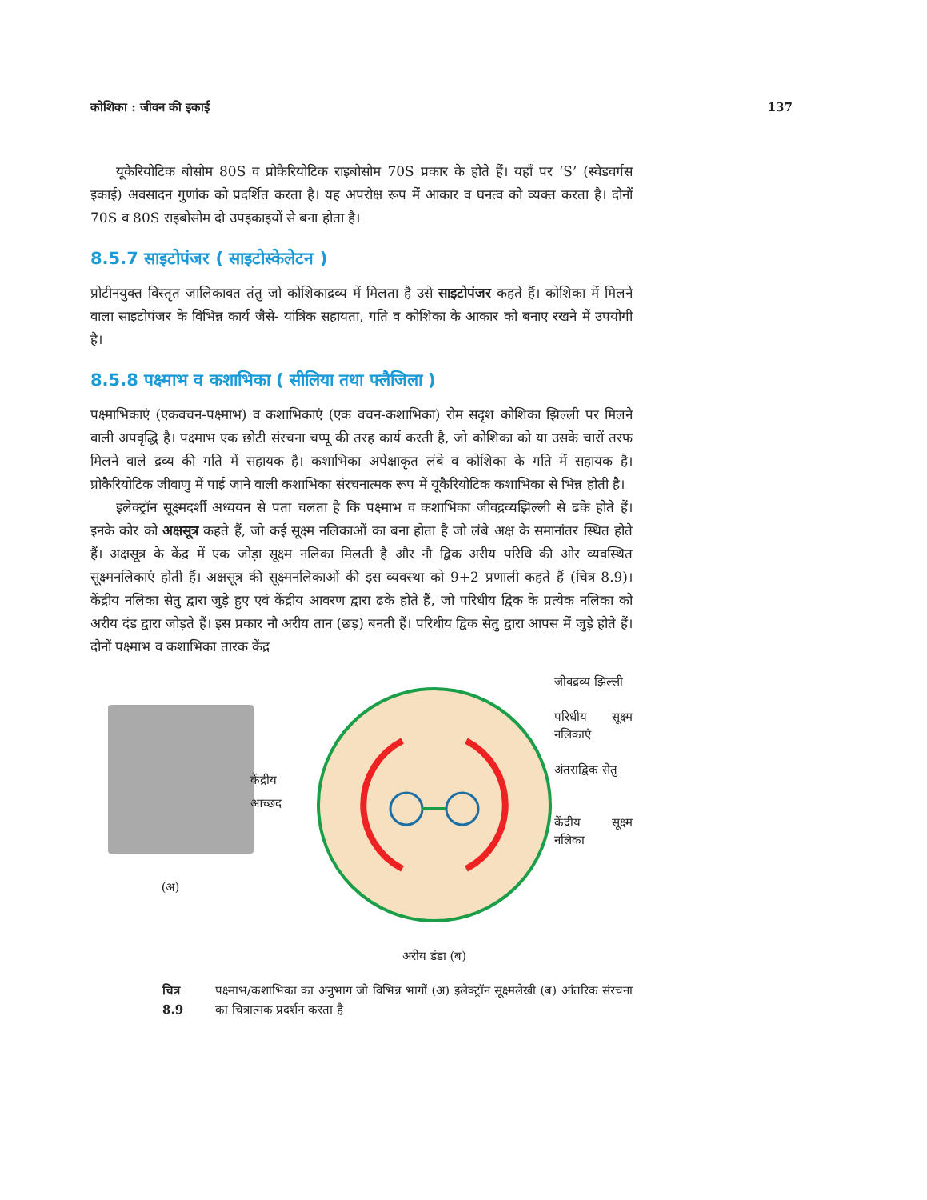कोशिका : जीवन की इकाई 137
यूकैरियोटिक बोसोम 80S व प्रोकैरियोटिक राइबोसोम 70S प्रकार के होते हैं। यहाँ पर ‘S’ (स्वेडवर्गस इकाई) अवसादन गुणांक को प्रदर्शित करता है। यह अपरोक्ष रूप में आकार व घनत्व को व्यक्त करता है। दोनों 70S व 80S राइबोसोम दो उपइकाइयों से बना होता है।
8.5.7 साइटोपंजर ( साइटोस्केलेटन )
प्रोटीनयुक्त विस्तृत जालिकावत तंतु जो कोशिकाद्रव्य में मिलता है उसे साइटोपंजर कहते हैं। कोशिका में मिलने वाला साइटोपंजर के विभिन्न कार्य जैसे- यांत्रिक सहायता, गति व कोशिका के आकार को बनाए रखने में उपयोगी है।
8.5.8 पक्ष्माभ व कशाभिका ( सीलिया तथा फ्लैजिला )
पक्ष्माभिकाएं (एकवचन-पक्ष्माभ) व कशाभिकाएं (एक वचन-कशाभिका) रोम सदृश कोशिका झिल्ली पर मिलने वाली अपवृद्धि है। पक्ष्माभ एक छोटी संरचना चप्पू की तरह कार्य करती है, जो कोशिका को या उसके चारों तरफ मिलने वाले द्रव्य की गति में सहायक है। कशाभिका अपेक्षाकृत लंबे व कोशिका के गति में सहायक है। प्रोकैरियोटिक जीवाणु में पाई जाने वाली कशाभिका संरचनात्मक रूप में यूकैरियोटिक कशाभिका से भिन्न होती है।
इलेक्ट्रॉन सूक्ष्मदर्शी अध्ययन से पता चलता है कि पक्ष्माभ व कशाभिका जीवद्रव्यझिल्ली से ढके होते हैं। इनके कोर को अक्षसूत्र कहते हैं, जो कई सूक्ष्म नलिकाओं का बना होता है जो लंबे अक्ष के समानांतर स्थित होते हैं। अक्षसूत्र के केंद्र में एक जोड़ा सूक्ष्म नलिका मिलती है और नौ द्विक अरीय परिधि की ओर व्यवस्थित सूक्ष्मनलिकाएं होती हैं। अक्षसूत्र की सूक्ष्मनलिकाओं की इस व्यवस्था को 9+2 प्रणाली कहते हैं (चित्र 8.9)। केंद्रीय नलिका सेतु द्वारा जुड़े हुए एवं केंद्रीय आवरण द्वारा ढके होते हैं, जो परिधीय द्विक के प्रत्येक नलिका को अरीय दंड द्वारा जोड़ते हैं। इस प्रकार नौ अरीय तान (छड़) बनती हैं। परिधीय द्विक सेतु द्वारा आपस में जुड़े होते हैं। दोनों पक्ष्माभ व कशाभिका तारक केंद्र
(अ)
केंद्रीय
आच्छद
अरीय डंडा (ब)
जीवद्रव्य झिल्ली
परिधीय सूक्ष्म नलिकाएं
अंतराद्विक सेतु
केंद्रीय सूक्ष्म नलिका
चित्र 8.9 पक्ष्माभ/कशाभिका का अनुभाग जो विभिन्न भागों (अ) इलेक्ट्रॉन सूक्ष्मलेखी (ब) आंतरिक संरचना का चित्रात्मक प्रदर्शन करता है